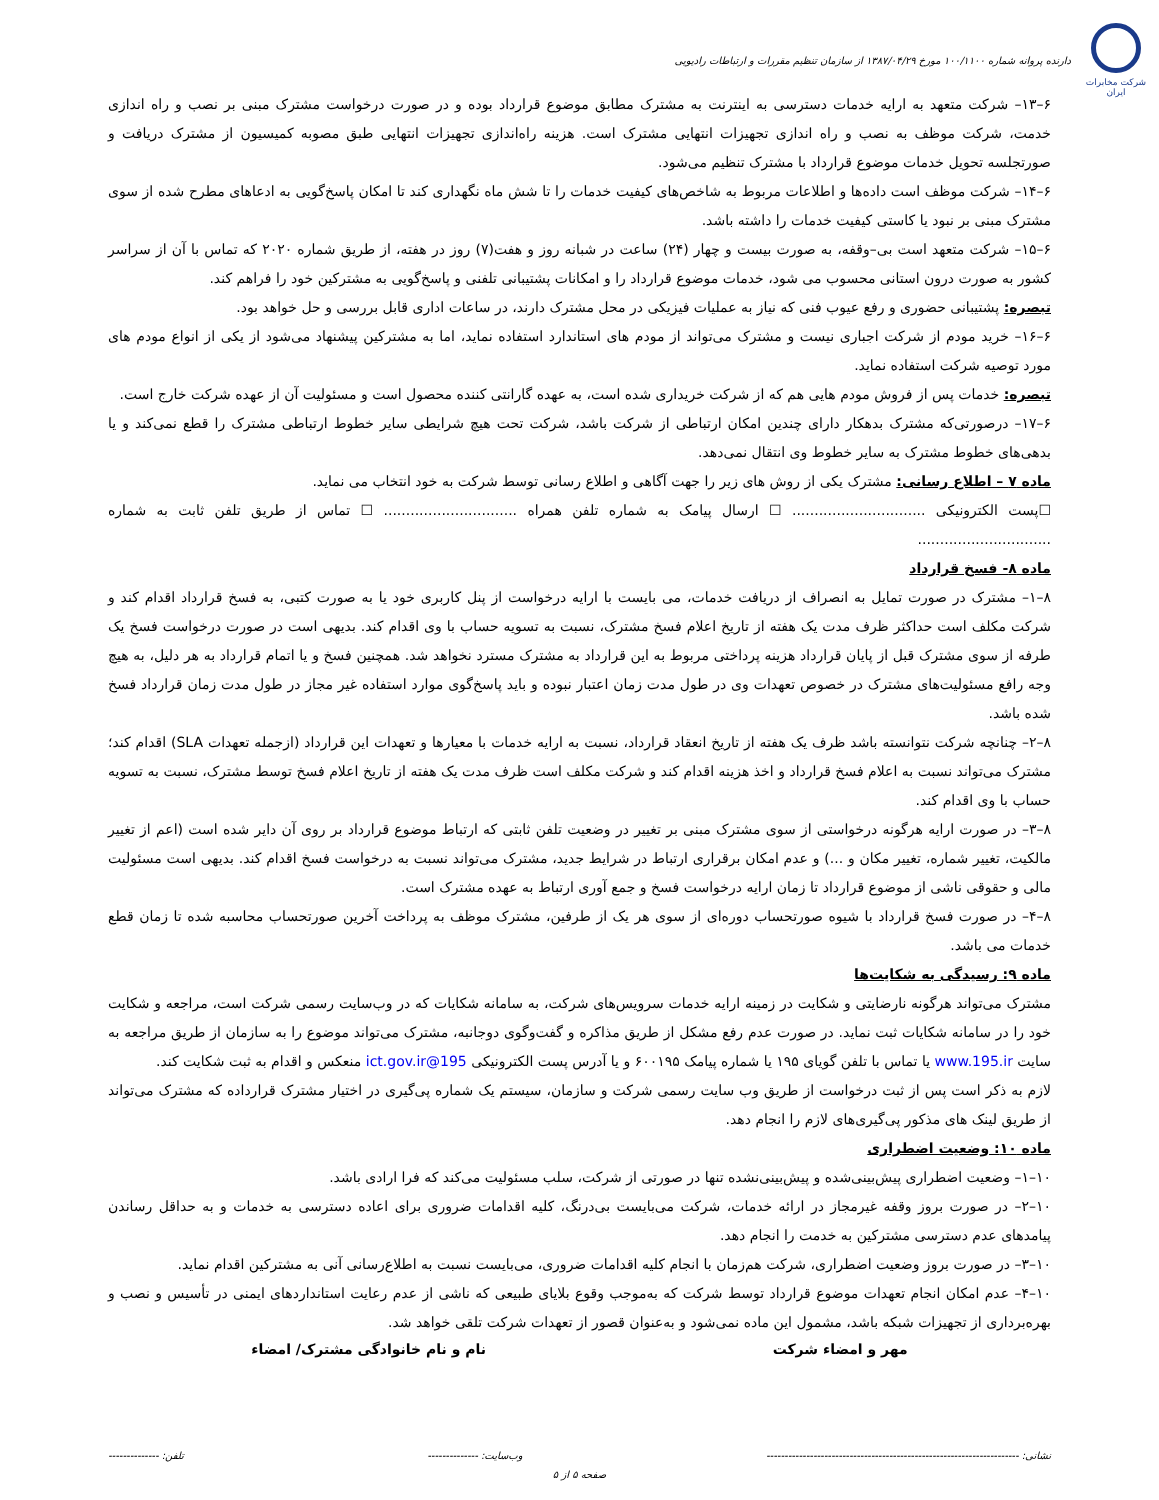شرکت مخابرات ایران
دارنده پروانه شماره ۱۰۰/۱۱۰۰ مورخ ۱۳۸۷/۰۴/۲۹ از سازمان تنظیم مقررات و ارتباطات رادیویی
۶–۱۳– شرکت متعهد به ارایه خدمات دسترسی به اینترنت به مشترک مطابق موضوع قرارداد بوده و در صورت درخواست مشترک مبنی بر نصب و راه اندازی خدمت، شرکت موظف به نصب و راه اندازی تجهیزات انتهایی مشترک است. هزینه راه‌اندازی تجهیزات انتهایی طبق مصوبه کمیسیون از مشترک دریافت و صورتجلسه تحویل خدمات موضوع قرارداد با مشترک تنظیم می‌شود.
۶–۱۴– شرکت موظف است داده‌ها و اطلاعات مربوط به شاخص‌های کیفیت خدمات را تا شش ماه نگهداری کند تا امکان پاسخ‌گویی به ادعاهای مطرح شده از سوی مشترک مبنی بر نبود یا کاستی کیفیت خدمات را داشته باشد.
۶–۱۵– شرکت متعهد است بی–وقفه، به صورت بیست و چهار (۲۴) ساعت در شبانه روز و هفت(۷) روز در هفته، از طریق شماره ۲۰۲۰ که تماس با آن از سراسر کشور به صورت درون استانی محسوب می شود، خدمات موضوع قرارداد را و امکانات پشتیبانی تلفنی و پاسخ‌گویی به مشترکین خود را فراهم کند.
تبصره: پشتیبانی حضوری و رفع عیوب فنی که نیاز به عملیات فیزیکی در محل مشترک دارند، در ساعات اداری قابل بررسی و حل خواهد بود.
۶–۱۶– خرید مودم از شرکت اجباری نیست و مشترک می‌تواند از مودم های استاندارد استفاده نماید، اما به مشترکین پیشنهاد می‌شود از یکی از انواع مودم های مورد توصیه شرکت استفاده نماید.
تبصره: خدمات پس از فروش مودم هایی هم که از شرکت خریداری شده است، به عهده گارانتی کننده محصول است و مسئولیت آن از عهده شرکت خارج است.
۶–۱۷– درصورتی‌که مشترک بدهکار دارای چندین امکان ارتباطی از شرکت باشد، شرکت تحت هیچ شرایطی سایر خطوط ارتباطی مشترک را قطع نمی‌کند و یا بدهی‌های خطوط مشترک به سایر خطوط وی انتقال نمی‌دهد.
ماده ۷ – اطلاع رسانی: مشترک یکی از روش های زیر را جهت آگاهی و اطلاع رسانی توسط شرکت به خود انتخاب می نماید.
☐پست الکترونیکی .............................. ☐ ارسال پیامک به شماره تلفن همراه .............................. ☐ تماس از طریق تلفن ثابت به شماره ..............................
ماده ۸- فسخ قرارداد
۸–۱– مشترک در صورت تمایل به انصراف از دریافت خدمات، می بایست با ارایه درخواست از پنل کاربری خود یا به صورت کتبی، به فسخ قرارداد اقدام کند و شرکت مکلف است حداکثر ظرف مدت یک هفته از تاریخ اعلام فسخ مشترک، نسبت به تسویه حساب با وی اقدام کند. بدیهی است در صورت درخواست فسخ یک طرفه از سوی مشترک قبل از پایان قرارداد هزینه پرداختی مربوط به این قرارداد به مشترک مسترد نخواهد شد. همچنین فسخ و یا اتمام قرارداد به هر دلیل، به هیچ وجه رافع مسئولیت‌های مشترک در خصوص تعهدات وی در طول مدت زمان اعتبار نبوده و باید پاسخ‌گوی موارد استفاده غیر مجاز در طول مدت زمان قرارداد فسخ شده باشد.
۸–۲– چنانچه شرکت نتوانسته باشد ظرف یک هفته از تاریخ انعقاد قرارداد، نسبت به ارایه خدمات با معیارها و تعهدات این قرارداد (ازجمله تعهدات SLA) اقدام کند؛ مشترک می‌تواند نسبت به اعلام فسخ قرارداد و اخذ هزینه اقدام کند و شرکت مکلف است ظرف مدت یک هفته از تاریخ اعلام فسخ توسط مشترک، نسبت به تسویه حساب با وی اقدام کند.
۸–۳– در صورت ارایه هرگونه درخواستی از سوی مشترک مبنی بر تغییر در وضعیت تلفن ثابتی که ارتباط موضوع قرارداد بر روی آن دایر شده است (اعم از تغییر مالکیت، تغییر شماره، تغییر مکان و ...) و عدم امکان برقراری ارتباط در شرایط جدید، مشترک می‌تواند نسبت به درخواست فسخ اقدام کند. بدیهی است مسئولیت مالی و حقوقی ناشی از موضوع قرارداد تا زمان ارایه درخواست فسخ و جمع آوری ارتباط به عهده مشترک است.
۸–۴– در صورت فسخ قرارداد با شیوه صورتحساب دوره‌ای از سوی هر یک از طرفین، مشترک موظف به پرداخت آخرین صورتحساب محاسبه شده تا زمان قطع خدمات می باشد.
ماده ۹: رسیدگی به شکایت‌ها
مشترک می‌تواند هرگونه نارضایتی و شکایت در زمینه ارایه خدمات سرویس‌های شرکت، به سامانه شکایات که در وب‌سایت رسمی شرکت است، مراجعه و شکایت خود را در سامانه شکایات ثبت نماید. در صورت عدم رفع مشکل از طریق مذاکره و گفت‌وگوی دوجانبه، مشترک می‌تواند موضوع را به سازمان از طریق مراجعه به سایت www.195.ir یا تماس با تلفن گویای ۱۹۵ یا شماره پیامک ۶۰۰۱۹۵ و یا آدرس پست الکترونیکی 195@ict.gov.ir منعکس و اقدام به ثبت شکایت کند.
لازم به ذکر است پس از ثبت درخواست از طریق وب سایت رسمی شرکت و سازمان، سیستم یک شماره پی‌گیری در اختیار مشترک قرارداده که مشترک می‌تواند از طریق لینک های مذکور پی‌گیری‌های لازم را انجام دهد.
ماده ۱۰: وضعیت اضطراری
۱۰–۱– وضعیت اضطراری پیش‌بینی‌شده و پیش‌بینی‌نشده تنها در صورتی از شرکت، سلب مسئولیت می‌کند که فرا ارادی باشد.
۱۰–۲– در صورت بروز وقفه غیرمجاز در ارائه خدمات، شرکت می‌بایست بی‌درنگ، کلیه اقدامات ضروری برای اعاده دسترسی به خدمات و به حداقل رساندن پیامدهای عدم دسترسی مشترکین به خدمت را انجام دهد.
۱۰–۳– در صورت بروز وضعیت اضطراری، شرکت هم‌زمان با انجام کلیه اقدامات ضروری، می‌بایست نسبت به اطلاع‌رسانی آنی به مشترکین اقدام نماید.
۱۰–۴– عدم امکان انجام تعهدات موضوع قرارداد توسط شرکت که به‌موجب وقوع بلایای طبیعی که ناشی از عدم رعایت استانداردهای ایمنی در تأسیس و نصب و بهره‌برداری از تجهیزات شبکه باشد، مشمول این ماده نمی‌شود و به‌عنوان قصور از تعهدات شرکت تلقی خواهد شد.
مهر و امضاء شرکت نام و نام خانوادگی مشترک/ امضاء
نشانی: ---------------------------------------------------------------------- وب‌سایت: -------------- تلفن: --------------
صفحه ۵ از ۵